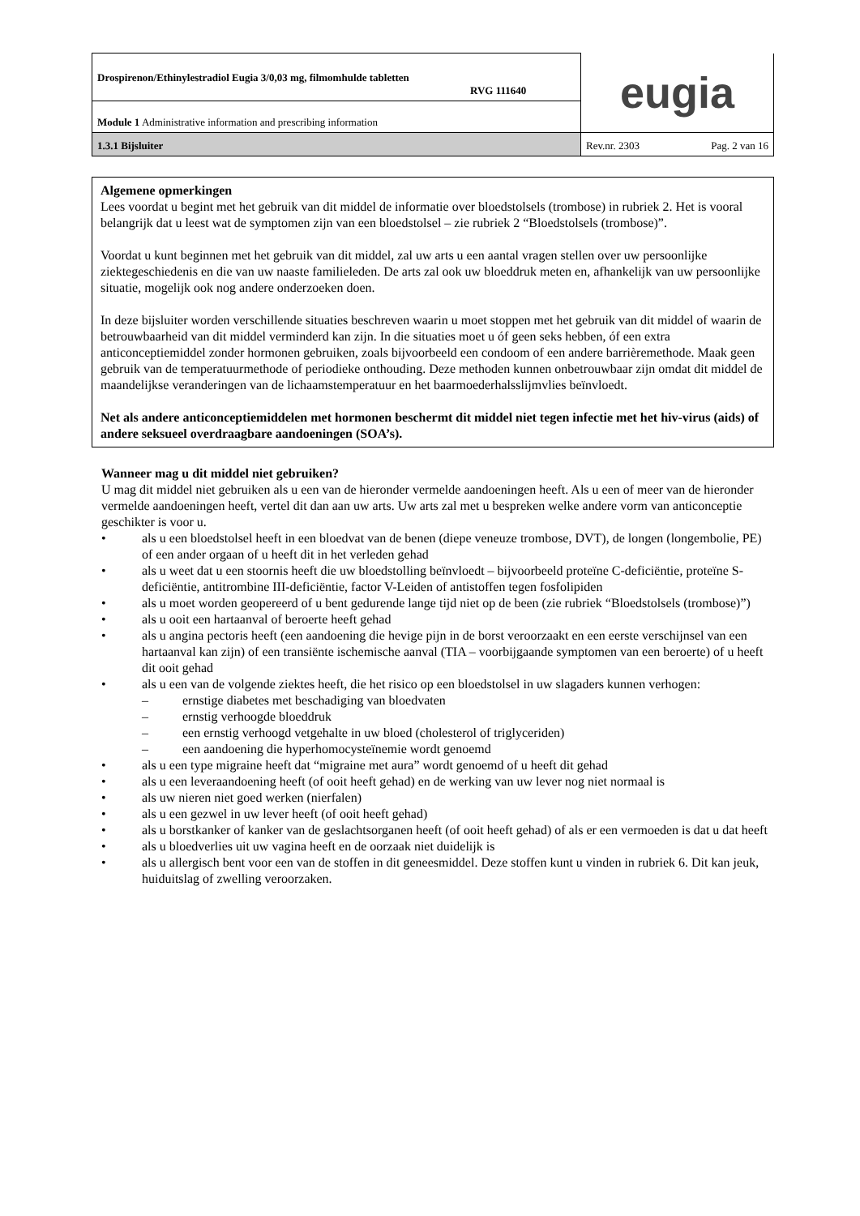| Drospirenon/Ethinylestradiol Eugia 3/0,03 mg, filmomhulde tabletten RVG 111640 | eugia |
| Module 1 Administrative information and prescribing information | |
| 1.3.1 Bijsluiter | Rev.nr. 2303 Pag. 2 van 16 |
Algemene opmerkingen
Lees voordat u begint met het gebruik van dit middel de informatie over bloedstolsels (trombose) in rubriek 2. Het is vooral belangrijk dat u leest wat de symptomen zijn van een bloedstolsel – zie rubriek 2 “Bloedstolsels (trombose)”.
Voordat u kunt beginnen met het gebruik van dit middel, zal uw arts u een aantal vragen stellen over uw persoonlijke ziektegeschiedenis en die van uw naaste familieleden. De arts zal ook uw bloeddruk meten en, afhankelijk van uw persoonlijke situatie, mogelijk ook nog andere onderzoeken doen.
In deze bijsluiter worden verschillende situaties beschreven waarin u moet stoppen met het gebruik van dit middel of waarin de betrouwbaarheid van dit middel verminderd kan zijn. In die situaties moet u óf geen seks hebben, óf een extra anticonceptiemiddel zonder hormonen gebruiken, zoals bijvoorbeeld een condoom of een andere barrièremethode. Maak geen gebruik van de temperatuurmethode of periodieke onthouding. Deze methoden kunnen onbetrouwbaar zijn omdat dit middel de maandelijkse veranderingen van de lichaamstemperatuur en het baarmoederhalsslijmvlies beïnvloedt.
Net als andere anticonceptiemiddelen met hormonen beschermt dit middel niet tegen infectie met het hiv-virus (aids) of andere seksueel overdraagbare aandoeningen (SOA’s).
Wanneer mag u dit middel niet gebruiken?
U mag dit middel niet gebruiken als u een van de hieronder vermelde aandoeningen heeft. Als u een of meer van de hieronder vermelde aandoeningen heeft, vertel dit dan aan uw arts. Uw arts zal met u bespreken welke andere vorm van anticonceptie geschikter is voor u.
• als u een bloedstolsel heeft in een bloedvat van de benen (diepe veneuze trombose, DVT), de longen (longembolie, PE) of een ander orgaan of u heeft dit in het verleden gehad
• als u weet dat u een stoornis heeft die uw bloedstolling beïnvloedt – bijvoorbeeld proteïne C-deficiëntie, proteïne S-deficiëntie, antitrombine III-deficiëntie, factor V-Leiden of antistoffen tegen fosfolipiden
• als u moet worden geopereerd of u bent gedurende lange tijd niet op de been (zie rubriek “Bloedstolsels (trombose)”)
• als u ooit een hartaanval of beroerte heeft gehad
• als u angina pectoris heeft (een aandoening die hevige pijn in de borst veroorzaakt en een eerste verschijnsel van een hartaanval kan zijn) of een transiënte ischemische aanval (TIA – voorbijgaande symptomen van een beroerte) of u heeft dit ooit gehad
• als u een van de volgende ziektes heeft, die het risico op een bloedstolsel in uw slagaders kunnen verhogen:
– ernstige diabetes met beschadiging van bloedvaten
– ernstig verhoogde bloeddruk
– een ernstig verhoogd vetgehalte in uw bloed (cholesterol of triglyceriden)
– een aandoening die hyperhomocysteïnemie wordt genoemd
• als u een type migraine heeft dat “migraine met aura” wordt genoemd of u heeft dit gehad
• als u een leveraandoening heeft (of ooit heeft gehad) en de werking van uw lever nog niet normaal is
• als uw nieren niet goed werken (nierfalen)
• als u een gezwel in uw lever heeft (of ooit heeft gehad)
• als u borstkanker of kanker van de geslachtsorganen heeft (of ooit heeft gehad) of als er een vermoeden is dat u dat heeft
• als u bloedverlies uit uw vagina heeft en de oorzaak niet duidelijk is
• als u allergisch bent voor een van de stoffen in dit geneesmiddel. Deze stoffen kunt u vinden in rubriek 6. Dit kan jeuk, huiduitslag of zwelling veroorzaken.